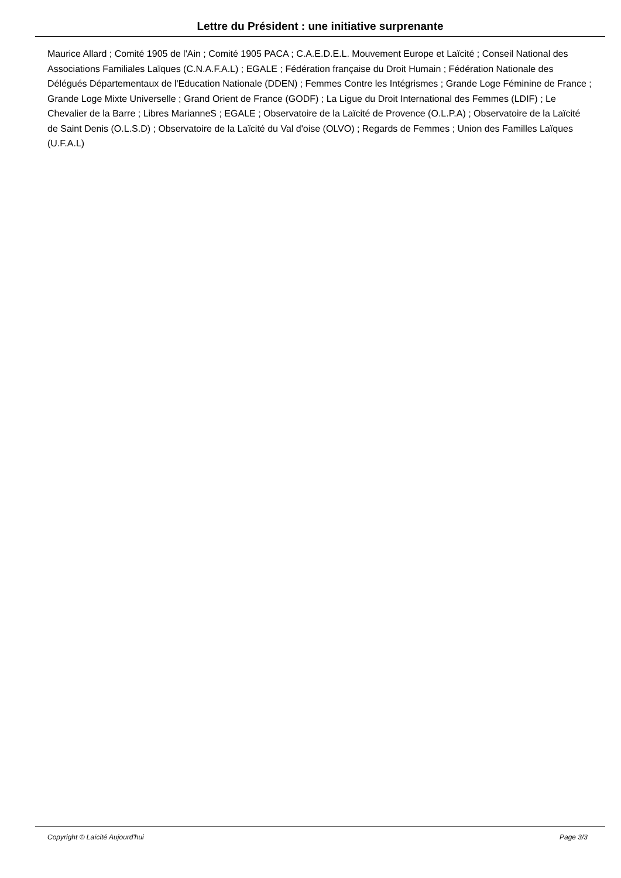Lettre du Président : une initiative surprenante
Maurice Allard ; Comité 1905 de l'Ain ; Comité 1905 PACA ; C.A.E.D.E.L. Mouvement Europe et Laïcité ; Conseil National des Associations Familiales Laïques (C.N.A.F.A.L) ; EGALE ; Fédération française du Droit Humain ; Fédération Nationale des Délégués Départementaux de l'Education Nationale (DDEN) ; Femmes Contre les Intégrismes ; Grande Loge Féminine de France ; Grande Loge Mixte Universelle ; Grand Orient de France (GODF) ; La Ligue du Droit International des Femmes (LDIF) ; Le Chevalier de la Barre ; Libres MarianneS ; EGALE ; Observatoire de la Laïcité de Provence (O.L.P.A) ; Observatoire de la Laïcité de Saint Denis (O.L.S.D) ; Observatoire de la Laïcité du Val d'oise (OLVO) ; Regards de Femmes ; Union des Familles Laïques (U.F.A.L)
Copyright © Laïcité Aujourd'hui Page 3/3